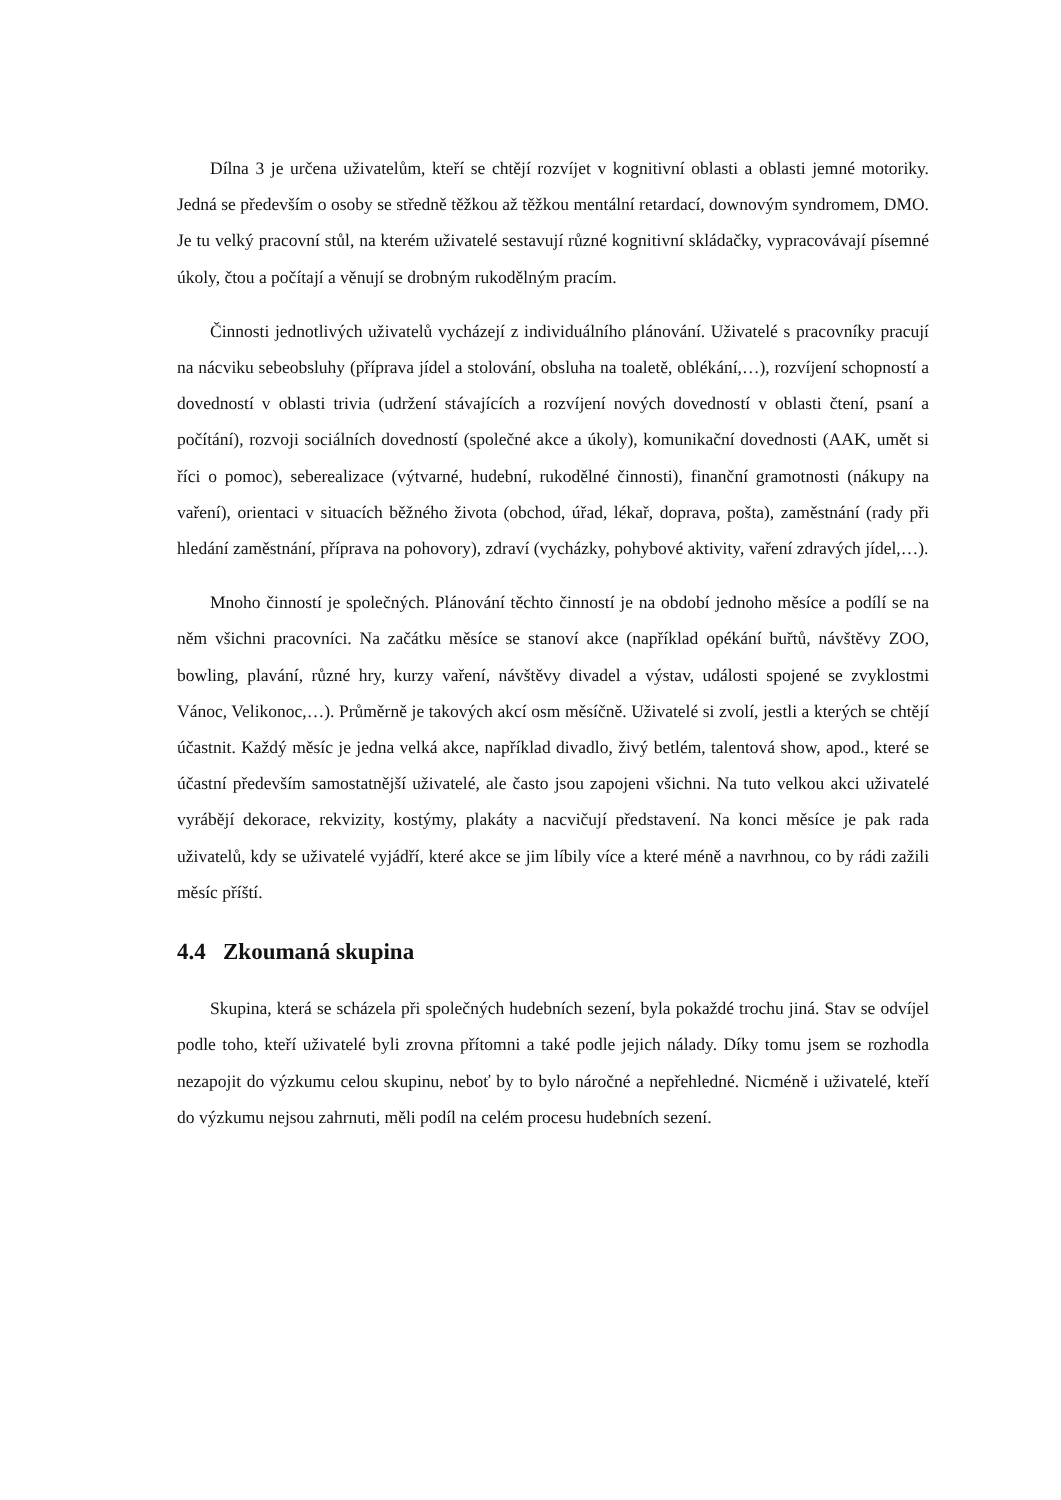Dílna 3 je určena uživatelům, kteří se chtějí rozvíjet v kognitivní oblasti a oblasti jemné motoriky. Jedná se především o osoby se středně těžkou až těžkou mentální retardací, downovým syndromem, DMO. Je tu velký pracovní stůl, na kterém uživatelé sestavují různé kognitivní skládačky, vypracovávají písemné úkoly, čtou a počítají a věnují se drobným rukodělným pracím.
Činnosti jednotlivých uživatelů vycházejí z individuálního plánování. Uživatelé s pracovníky pracují na nácviku sebeobsluhy (příprava jídel a stolování, obsluha na toaletě, oblékání,…), rozvíjení schopností a dovedností v oblasti trivia (udržení stávajících a rozvíjení nových dovedností v oblasti čtení, psaní a počítání), rozvoji sociálních dovedností (společné akce a úkoly), komunikační dovednosti (AAK, umět si říci o pomoc), seberealizace (výtvarné, hudební, rukodělné činnosti), finanční gramotnosti (nákupy na vaření), orientaci v situacích běžného života (obchod, úřad, lékař, doprava, pošta), zaměstnání (rady při hledání zaměstnání, příprava na pohovory), zdraví (vycházky, pohybové aktivity, vaření zdravých jídel,…).
Mnoho činností je společných. Plánování těchto činností je na období jednoho měsíce a podílí se na něm všichni pracovníci. Na začátku měsíce se stanoví akce (například opékání buřtů, návštěvy ZOO, bowling, plavání, různé hry, kurzy vaření, návštěvy divadel a výstav, události spojené se zvyklostmi Vánoc, Velikonoc,…). Průměrně je takových akcí osm měsíčně. Uživatelé si zvolí, jestli a kterých se chtějí účastnit. Každý měsíc je jedna velká akce, například divadlo, živý betlém, talentová show, apod., které se účastní především samostatnější uživatelé, ale často jsou zapojeni všichni. Na tuto velkou akci uživatelé vyrábějí dekorace, rekvizity, kostýmy, plakáty a nacvičují představení. Na konci měsíce je pak rada uživatelů, kdy se uživatelé vyjádří, které akce se jim líbily více a které méně a navrhnou, co by rádi zažili měsíc příští.
4.4 Zkoumaná skupina
Skupina, která se scházela při společných hudebních sezení, byla pokaždé trochu jiná. Stav se odvíjel podle toho, kteří uživatelé byli zrovna přítomni a také podle jejich nálady. Díky tomu jsem se rozhodla nezapojit do výzkumu celou skupinu, neboť by to bylo náročné a nepřehledné. Nicméně i uživatelé, kteří do výzkumu nejsou zahrnuti, měli podíl na celém procesu hudebních sezení.